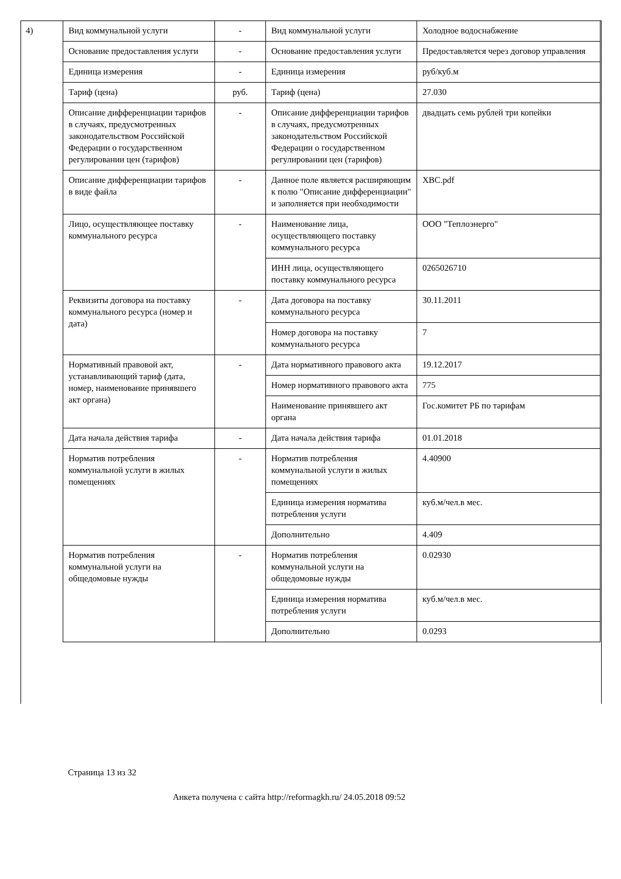4)
| Вид коммунальной услуги | - | Вид коммунальной услуги | Холодное водоснабжение |
| Основание предоставления услуги | - | Основание предоставления услуги | Предоставляется через договор управления |
| Единица измерения | - | Единица измерения | руб/куб.м |
| Тариф (цена) | руб. | Тариф (цена) | 27.030 |
| Описание дифференциации тарифов в случаях, предусмотренных законодательством Российской Федерации о государственном регулировании цен (тарифов) | - | Описание дифференциации тарифов в случаях, предусмотренных законодательством Российской Федерации о государственном регулировании цен (тарифов) | двадцать семь рублей три копейки |
| Описание дифференциации тарифов в виде файла | - | Данное поле является расширяющим к полю "Описание дифференциации" и заполняется при необходимости | ХВС.pdf |
| Лицо, осуществляющее поставку коммунального ресурса | - | Наименование лица, осуществляющего поставку коммунального ресурса | ООО "Теплоэнерго" |
| | | ИНН лица, осуществляющего поставку коммунального ресурса | 0265026710 |
| Реквизиты договора на поставку коммунального ресурса (номер и дата) | - | Дата договора на поставку коммунального ресурса | 30.11.2011 |
| | | Номер договора на поставку коммунального ресурса | 7 |
| Нормативный правовой акт, устанавливающий тариф (дата, номер, наименование принявшего акт органа) | - | Дата нормативного правового акта | 19.12.2017 |
| | | Номер нормативного правового акта | 775 |
| | | Наименование принявшего акт органа | Гос.комитет РБ по тарифам |
| Дата начала действия тарифа | - | Дата начала действия тарифа | 01.01.2018 |
| Норматив потребления коммунальной услуги в жилых помещениях | - | Норматив потребления коммунальной услуги в жилых помещениях | 4.40900 |
| | | Единица измерения норматива потребления услуги | куб.м/чел.в мес. |
| | | Дополнительно | 4.409 |
| Норматив потребления коммунальной услуги на общедомовые нужды | - | Норматив потребления коммунальной услуги на общедомовые нужды | 0.02930 |
| | | Единица измерения норматива потребления услуги | куб.м/чел.в мес. |
| | | Дополнительно | 0.0293 |
Страница 13 из 32
Анкета получена с сайта http://reformagkh.ru/ 24.05.2018 09:52